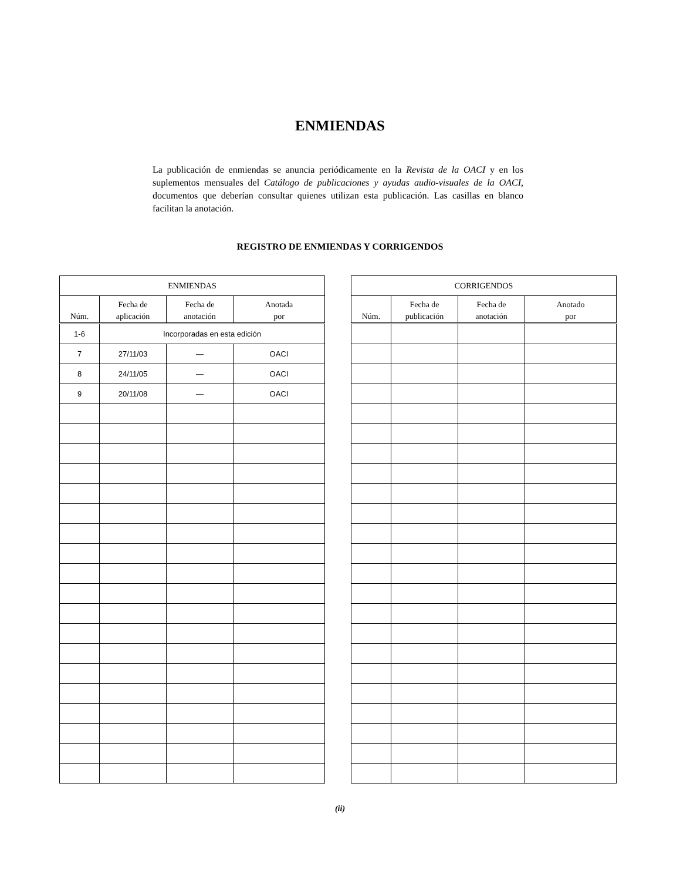ENMIENDAS
La publicación de enmiendas se anuncia periódicamente en la Revista de la OACI y en los suplementos mensuales del Catálogo de publicaciones y ayudas audio-visuales de la OACI, documentos que deberían consultar quienes utilizan esta publicación. Las casillas en blanco facilitan la anotación.
REGISTRO DE ENMIENDAS Y CORRIGENDOS
| ENMIENDAS | | | |
| --- | --- | --- | --- |
| Núm. | Fecha de aplicación | Fecha de anotación | Anotada por |
| 1-6 | Incorporadas en esta edición | | |
| 7 | 27/11/03 | — | OACI |
| 8 | 24/11/05 | — | OACI |
| 9 | 20/11/08 | — | OACI |
| CORRIGENDOS | | | |
| --- | --- | --- | --- |
| Núm. | Fecha de publicación | Fecha de anotación | Anotado por |
(ii)